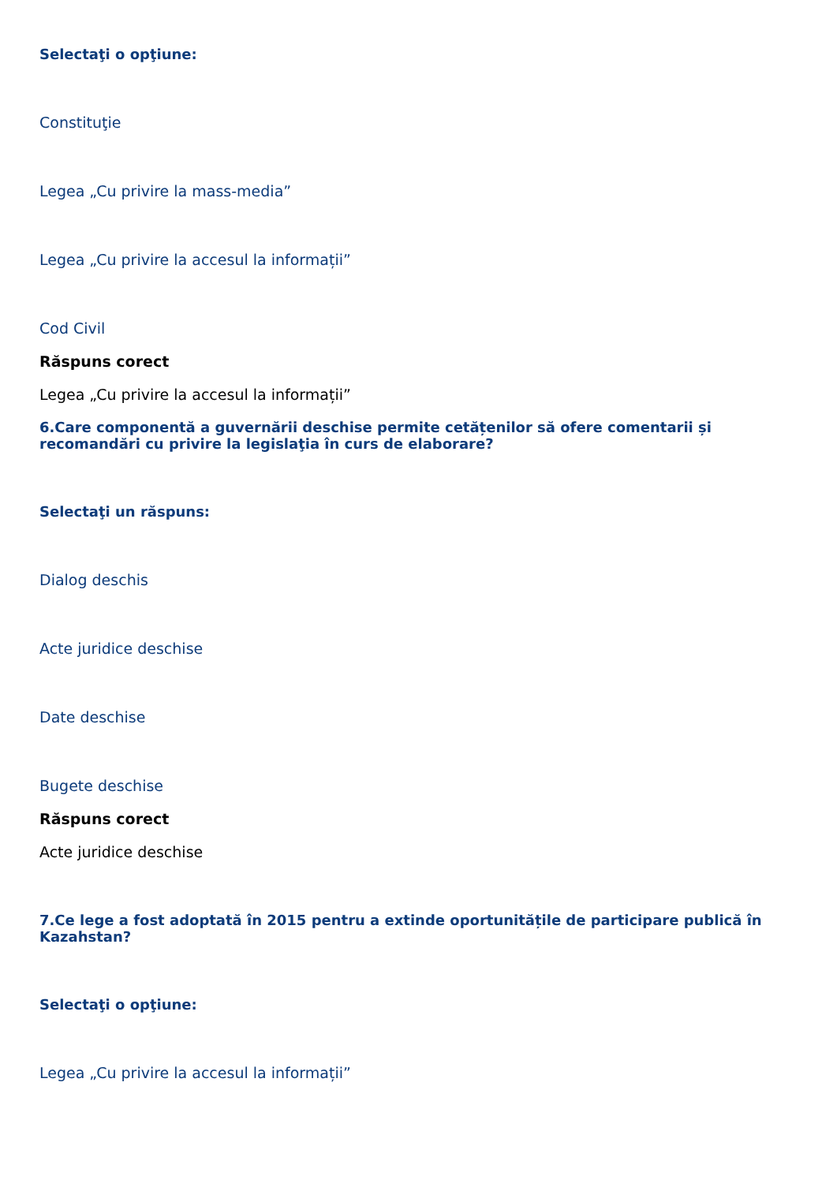Selectaţi o opţiune:
Constituţie
Legea „Cu privire la mass-media”
Legea „Cu privire la accesul la informații”
Cod Civil
Răspuns corect
Legea „Cu privire la accesul la informații”
6.Care componentă a guvernării deschise permite cetățenilor să ofere comentarii și recomandări cu privire la legislaţia în curs de elaborare?
Selectaţi un răspuns:
Dialog deschis
Acte juridice deschise
Date deschise
Bugete deschise
Răspuns corect
Acte juridice deschise
7.Ce lege a fost adoptată în 2015 pentru a extinde oportunitățile de participare publică în Kazahstan?
Selectaţi o opţiune:
Legea „Cu privire la accesul la informații”